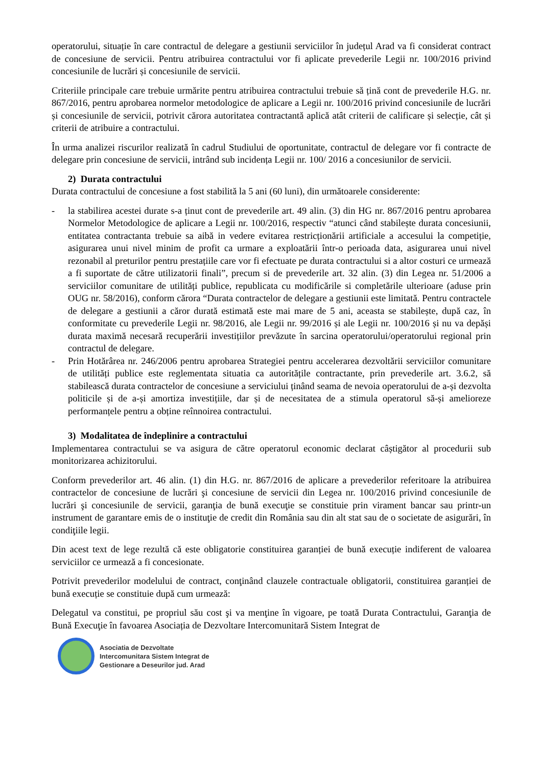operatorului, situație în care contractul de delegare a gestiunii serviciilor în județul Arad va fi considerat contract de concesiune de servicii. Pentru atribuirea contractului vor fi aplicate prevederile Legii nr. 100/2016 privind concesiunile de lucrări și concesiunile de servicii.
Criteriile principale care trebuie urmărite pentru atribuirea contractului trebuie să țină cont de prevederile H.G. nr. 867/2016, pentru aprobarea normelor metodologice de aplicare a Legii nr. 100/2016 privind concesiunile de lucrări și concesiunile de servicii, potrivit cărora autoritatea contractantă aplică atât criterii de calificare și selecție, cât și criterii de atribuire a contractului.
În urma analizei riscurilor realizată în cadrul Studiului de oportunitate, contractul de delegare vor fi contracte de delegare prin concesiune de servicii, intrând sub incidența Legii nr. 100/ 2016 a concesiunilor de servicii.
2) Durata contractului
Durata contractului de concesiune a fost stabilită la 5 ani (60 luni), din următoarele considerente:
- la stabilirea acestei durate s-a ținut cont de prevederile art. 49 alin. (3) din HG nr. 867/2016 pentru aprobarea Normelor Metodologice de aplicare a Legii nr. 100/2016, respectiv “atunci când stabilește durata concesiunii, entitatea contractanta trebuie sa aibă in vedere evitarea restricționării artificiale a accesului la competiție, asigurarea unui nivel minim de profit ca urmare a exploatării într-o perioada data, asigurarea unui nivel rezonabil al preturilor pentru prestațiile care vor fi efectuate pe durata contractului si a altor costuri ce urmează a fi suportate de către utilizatorii finali”, precum si de prevederile art. 32 alin. (3) din Legea nr. 51/2006 a serviciilor comunitare de utilități publice, republicata cu modificările si completările ulterioare (aduse prin OUG nr. 58/2016), conform cărora “Durata contractelor de delegare a gestiunii este limitată. Pentru contractele de delegare a gestiunii a căror durată estimată este mai mare de 5 ani, aceasta se stabilește, după caz, în conformitate cu prevederile Legii nr. 98/2016, ale Legii nr. 99/2016 și ale Legii nr. 100/2016 și nu va depăși durata maximă necesară recuperării investițiilor prevăzute în sarcina operatorului/operatorului regional prin contractul de delegare.
- Prin Hotărârea nr. 246/2006 pentru aprobarea Strategiei pentru accelerarea dezvoltării serviciilor comunitare de utilități publice este reglementata situatia ca autoritățile contractante, prin prevederile art. 3.6.2, să stabilească durata contractelor de concesiune a serviciului ținând seama de nevoia operatorului de a-și dezvolta politicile și de a-și amortiza investițiile, dar și de necesitatea de a stimula operatorul să-și amelioreze performanțele pentru a obține reînnoirea contractului.
3) Modalitatea de îndeplinire a contractului
Implementarea contractului se va asigura de către operatorul economic declarat câștigător al procedurii sub monitorizarea achizitorului.
Conform prevederilor art. 46 alin. (1) din H.G. nr. 867/2016 de aplicare a prevederilor referitoare la atribuirea contractelor de concesiune de lucrări şi concesiune de servicii din Legea nr. 100/2016 privind concesiunile de lucrări şi concesiunile de servicii, garanţia de bună execuţie se constituie prin virament bancar sau printr-un instrument de garantare emis de o instituţie de credit din România sau din alt stat sau de o societate de asigurări, în condiţiile legii.
Din acest text de lege rezultă că este obligatorie constituirea garanției de bună execuție indiferent de valoarea serviciilor ce urmează a fi concesionate.
Potrivit prevederilor modelului de contract, conţinând clauzele contractuale obligatorii, constituirea garanției de bună execuție se constituie după cum urmează:
Delegatul va constitui, pe propriul său cost şi va menţine în vigoare, pe toată Durata Contractului, Garanţia de Bună Execuţie în favoarea Asociația de Dezvoltare Intercomunitară Sistem Integrat de
Asociatia de Dezvoltate
Intercomunitara Sistem Integrat de
Gestionare a Deseurilor jud. Arad